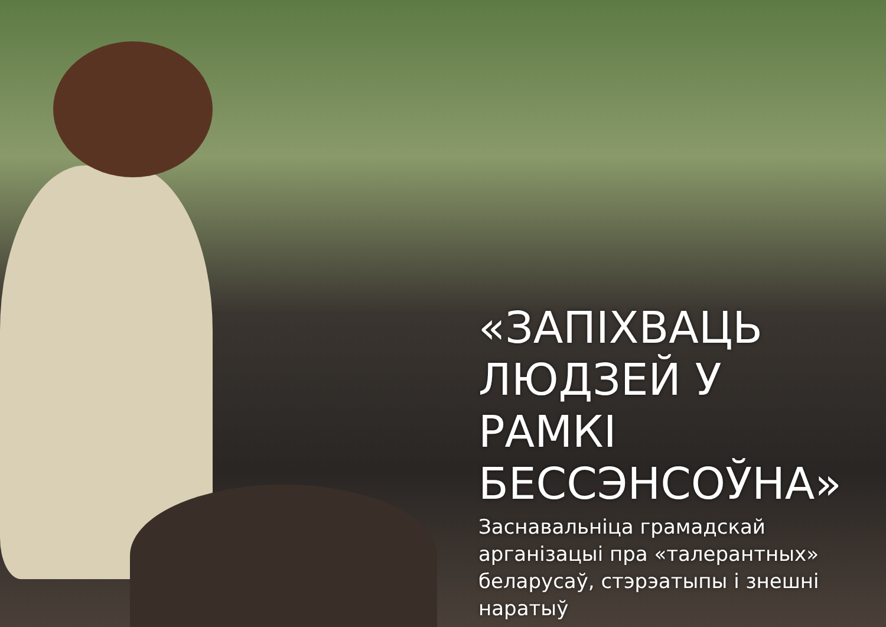«ЗАПІХВАЦЬ ЛЮДЗЕЙ У РАМКІ БЕССЭНСОЎНА»
Заснавальніца грамадскай арганізацыі пра «талерантных» беларусаў, стэрэатыпы і знешні наратыў